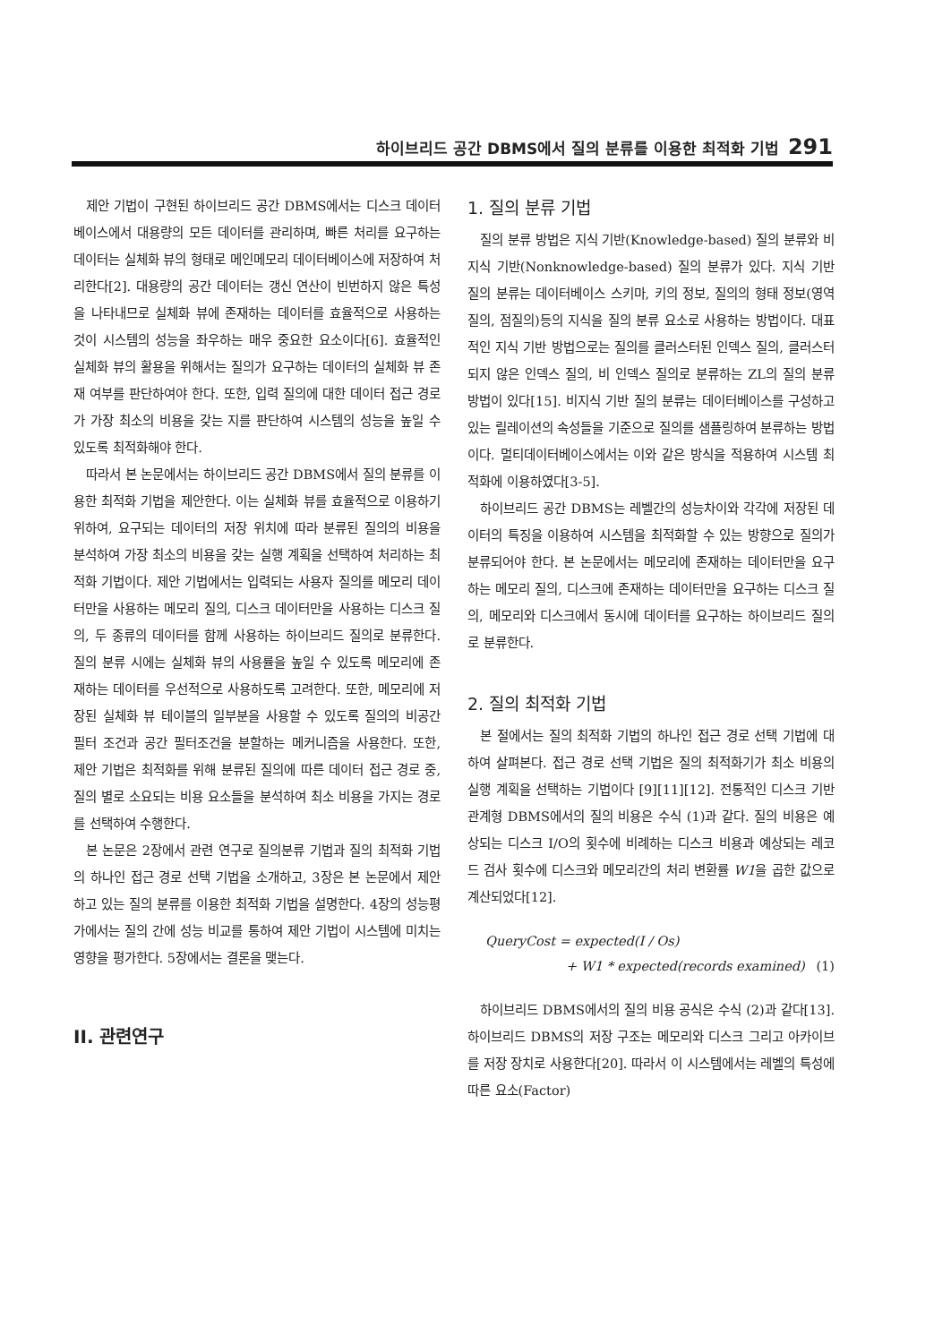하이브리드 공간 DBMS에서 질의 분류를 이용한 최적화 기법 291
제안 기법이 구현된 하이브리드 공간 DBMS에서는 디스크 데이터베이스에서 대용량의 모든 데이터를 관리하며, 빠른 처리를 요구하는 데이터는 실체화 뷰의 형태로 메인메모리 데이터베이스에 저장하여 처리한다[2]. 대용량의 공간 데이터는 갱신 연산이 빈번하지 않은 특성을 나타내므로 실체화 뷰에 존재하는 데이터를 효율적으로 사용하는 것이 시스템의 성능을 좌우하는 매우 중요한 요소이다[6]. 효율적인 실체화 뷰의 활용을 위해서는 질의가 요구하는 데이터의 실체화 뷰 존재 여부를 판단하여야 한다. 또한, 입력 질의에 대한 데이터 접근 경로가 가장 최소의 비용을 갖는 지를 판단하여 시스템의 성능을 높일 수 있도록 최적화해야 한다.
따라서 본 논문에서는 하이브리드 공간 DBMS에서 질의 분류를 이용한 최적화 기법을 제안한다. 이는 실체화 뷰를 효율적으로 이용하기 위하여, 요구되는 데이터의 저장 위치에 따라 분류된 질의의 비용을 분석하여 가장 최소의 비용을 갖는 실행 계획을 선택하여 처리하는 최적화 기법이다. 제안 기법에서는 입력되는 사용자 질의를 메모리 데이터만을 사용하는 메모리 질의, 디스크 데이터만을 사용하는 디스크 질의, 두 종류의 데이터를 함께 사용하는 하이브리드 질의로 분류한다. 질의 분류 시에는 실체화 뷰의 사용률을 높일 수 있도록 메모리에 존재하는 데이터를 우선적으로 사용하도록 고려한다. 또한, 메모리에 저장된 실체화 뷰 테이블의 일부분을 사용할 수 있도록 질의의 비공간 필터 조건과 공간 필터조건을 분할하는 메커니즘을 사용한다. 또한, 제안 기법은 최적화를 위해 분류된 질의에 따른 데이터 접근 경로 중, 질의 별로 소요되는 비용 요소들을 분석하여 최소 비용을 가지는 경로를 선택하여 수행한다.
본 논문은 2장에서 관련 연구로 질의분류 기법과 질의 최적화 기법의 하나인 접근 경로 선택 기법을 소개하고, 3장은 본 논문에서 제안하고 있는 질의 분류를 이용한 최적화 기법을 설명한다. 4장의 성능평가에서는 질의 간에 성능 비교를 통하여 제안 기법이 시스템에 미치는 영향을 평가한다. 5장에서는 결론을 맺는다.
II. 관련연구
1. 질의 분류 기법
질의 분류 방법은 지식 기반(Knowledge-based) 질의 분류와 비지식 기반(Nonknowledge-based) 질의 분류가 있다. 지식 기반 질의 분류는 데이터베이스 스키마, 키의 정보, 질의의 형태 정보(영역질의, 점질의)등의 지식을 질의 분류 요소로 사용하는 방법이다. 대표적인 지식 기반 방법으로는 질의를 클러스터된 인덱스 질의, 클러스터 되지 않은 인덱스 질의, 비 인덱스 질의로 분류하는 ZL의 질의 분류 방법이 있다[15]. 비지식 기반 질의 분류는 데이터베이스를 구성하고 있는 릴레이션의 속성들을 기준으로 질의를 샘플링하여 분류하는 방법이다. 멀티데이터베이스에서는 이와 같은 방식을 적용하여 시스템 최적화에 이용하였다[3-5].
하이브리드 공간 DBMS는 레벨간의 성능차이와 각각에 저장된 데이터의 특징을 이용하여 시스템을 최적화할 수 있는 방향으로 질의가 분류되어야 한다. 본 논문에서는 메모리에 존재하는 데이터만을 요구하는 메모리 질의, 디스크에 존재하는 데이터만을 요구하는 디스크 질의, 메모리와 디스크에서 동시에 데이터를 요구하는 하이브리드 질의로 분류한다.
2. 질의 최적화 기법
본 절에서는 질의 최적화 기법의 하나인 접근 경로 선택 기법에 대하여 살펴본다. 접근 경로 선택 기법은 질의 최적화기가 최소 비용의 실행 계획을 선택하는 기법이다 [9][11][12]. 전통적인 디스크 기반 관계형 DBMS에서의 질의 비용은 수식 (1)과 같다. 질의 비용은 예상되는 디스크 I/O의 횟수에 비례하는 디스크 비용과 예상되는 레코드 검사 횟수에 디스크와 메모리간의 처리 변환률 W1을 곱한 값으로 계산되었다[12].
QueryCost = expected(I / Os)
+ W1 * expected(records examined) (1)
하이브리드 DBMS에서의 질의 비용 공식은 수식 (2)과 같다[13]. 하이브리드 DBMS의 저장 구조는 메모리와 디스크 그리고 아카이브를 저장 장치로 사용한다[20]. 따라서 이 시스템에서는 레벨의 특성에 따른 요소(Factor)